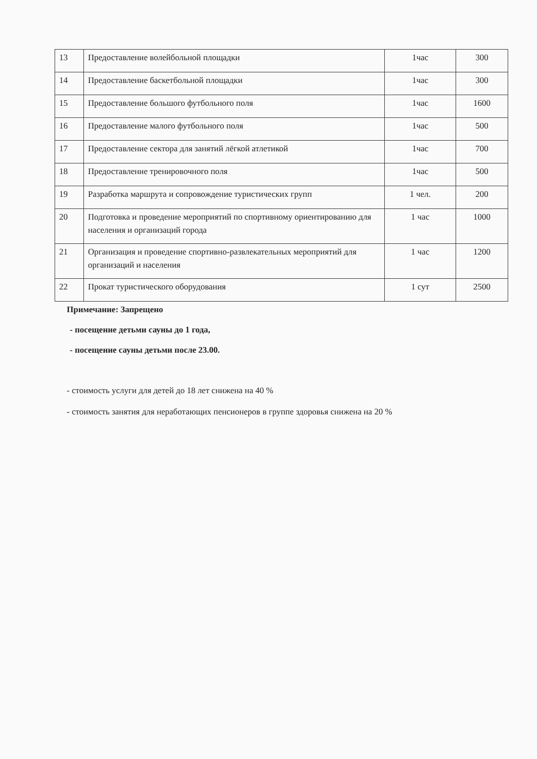| 13 | Предоставление волейбольной площадки | 1час | 300 |
| 14 | Предоставление баскетбольной площадки | 1час | 300 |
| 15 | Предоставление большого футбольного поля | 1час | 1600 |
| 16 | Предоставление малого футбольного поля | 1час | 500 |
| 17 | Предоставление сектора для занятий лёгкой атлетикой | 1час | 700 |
| 18 | Предоставление тренировочного поля | 1час | 500 |
| 19 | Разработка маршрута и сопровождение туристических групп | 1 чел. | 200 |
| 20 | Подготовка и проведение мероприятий по спортивному ориентированию для населения и организаций города | 1 час | 1000 |
| 21 | Организация и проведение спортивно-развлекательных мероприятий для организаций и населения | 1 час | 1200 |
| 22 | Прокат туристического оборудования | 1 сут | 2500 |
Примечание: Запрещено
- посещение детьми сауны до 1 года,
- посещение сауны детьми после 23.00.
- стоимость услуги для детей до 18 лет снижена на 40 %
- стоимость занятия для неработающих пенсионеров в группе здоровья снижена на 20 %